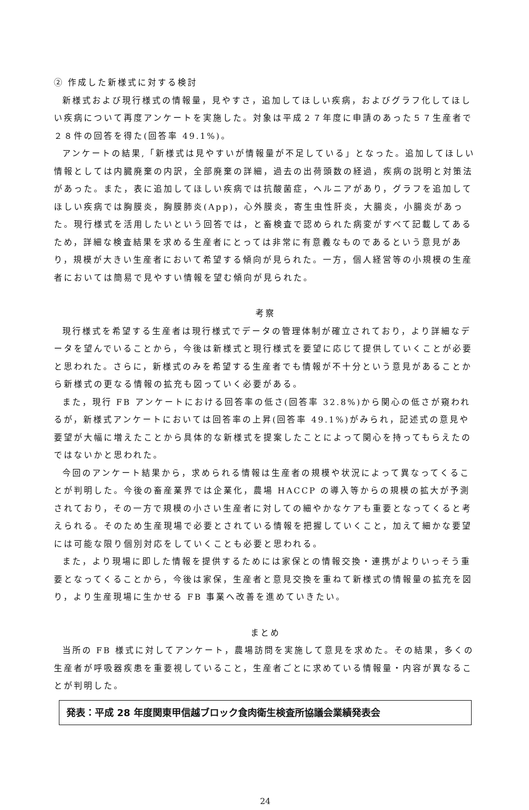② 作成した新様式に対する検討
新様式および現行様式の情報量，見やすさ，追加してほしい疾病，およびグラフ化してほしい疾病について再度アンケートを実施した。対象は平成２７年度に申請のあった５７生産者で２８件の回答を得た(回答率 49.1%)。
アンケートの結果,「新様式は見やすいが情報量が不足している」となった。追加してほしい情報としては内臓廃棄の内訳，全部廃棄の詳細，過去の出荷頭数の経過，疾病の説明と対策法があった。また，表に追加してほしい疾病では抗酸菌症，ヘルニアがあり，グラフを追加してほしい疾病では胸膜炎，胸膜肺炎(App)，心外膜炎，寄生虫性肝炎，大腸炎，小腸炎があった。現行様式を活用したいという回答では，と畜検査で認められた病変がすべて記載してあるため，詳細な検査結果を求める生産者にとっては非常に有意義なものであるという意見があり，規模が大きい生産者において希望する傾向が見られた。一方，個人経営等の小規模の生産者においては簡易で見やすい情報を望む傾向が見られた。
考察
現行様式を希望する生産者は現行様式でデータの管理体制が確立されており，より詳細なデータを望んでいることから，今後は新様式と現行様式を要望に応じて提供していくことが必要と思われた。さらに，新様式のみを希望する生産者でも情報が不十分という意見があることから新様式の更なる情報の拡充も図っていく必要がある。
また，現行 FB アンケートにおける回答率の低さ(回答率 32.8%)から関心の低さが窺われるが，新様式アンケートにおいては回答率の上昇(回答率 49.1%)がみられ，記述式の意見や要望が大幅に増えたことから具体的な新様式を提案したことによって関心を持ってもらえたのではないかと思われた。
今回のアンケート結果から，求められる情報は生産者の規模や状況によって異なってくることが判明した。今後の畜産業界では企業化，農場 HACCP の導入等からの規模の拡大が予測されており，その一方で規模の小さい生産者に対しての細やかなケアも重要となってくると考えられる。そのため生産現場で必要とされている情報を把握していくこと，加えて細かな要望には可能な限り個別対応をしていくことも必要と思われる。
また，より現場に即した情報を提供するためには家保との情報交換・連携がよりいっそう重要となってくることから，今後は家保，生産者と意見交換を重ねて新様式の情報量の拡充を図り，より生産現場に生かせる FB 事業へ改善を進めていきたい。
まとめ
当所の FB 様式に対してアンケート，農場訪問を実施して意見を求めた。その結果，多くの生産者が呼吸器疾患を重要視していること，生産者ごとに求めている情報量・内容が異なることが判明した。
発表：平成 28 年度関東甲信越ブロック食肉衛生検査所協議会業績発表会
24